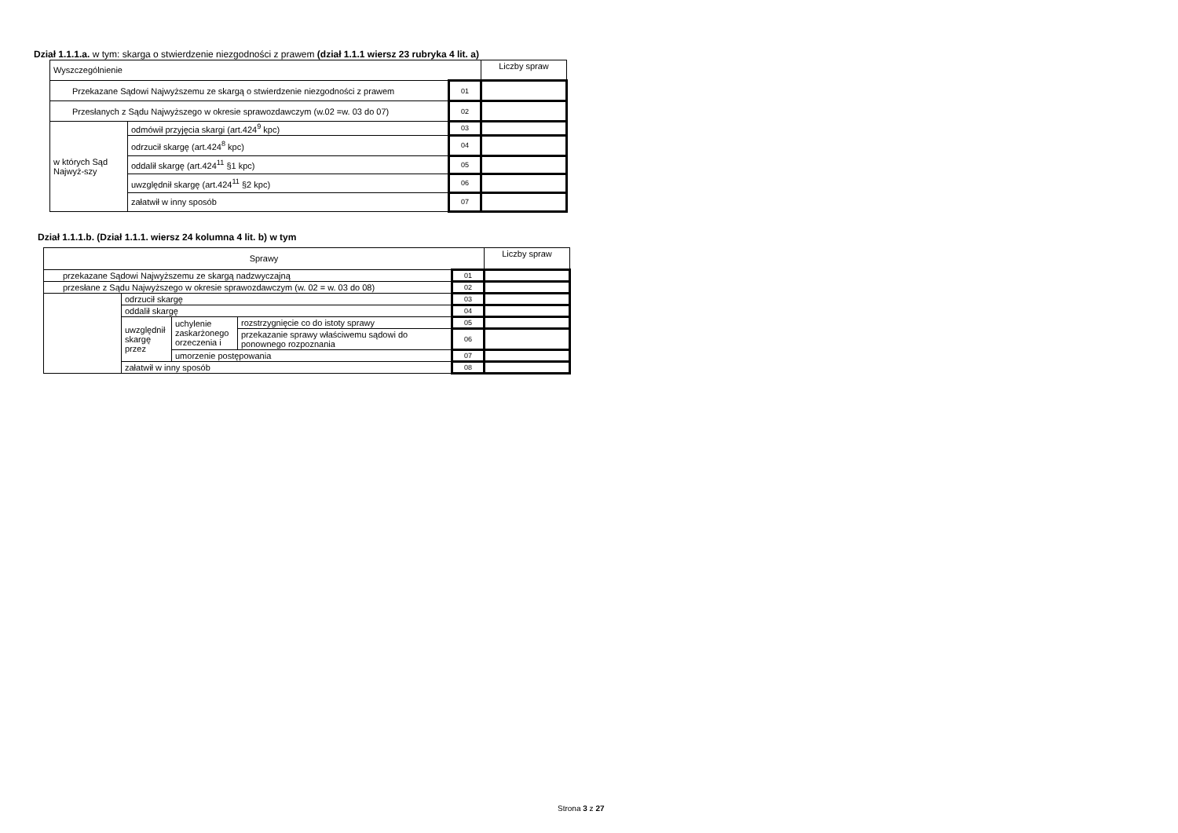Dział 1.1.1.a. w tym: skarga o stwierdzenie niezgodności z prawem (dział 1.1.1 wiersz 23 rubryka 4 lit. a)
| Wyszczególnienie | | | Liczby spraw |
| --- | --- | --- | --- |
| Przekazane Sądowi Najwyższemu ze skargą o stwierdzenie niezgodności z prawem | | 01 | |
| Przesłanych z Sądu Najwyższego w okresie sprawozdawczym (w.02 =w. 03 do 07) | | 02 | |
| w których Sąd Najwyż-szy | odmówił przyjęcia skargi (art.424<sup>9</sup> kpc) | 03 | |
| | odrzucił skargę (art.424<sup>8</sup> kpc) | 04 | |
| | oddalił skargę (art.424<sup>11</sup> §1 kpc) | 05 | |
| | uwzględnił skargę (art.424<sup>11</sup> §2 kpc) | 06 | |
| | załatwił w inny sposób | 07 | |
Dział 1.1.1.b. (Dział 1.1.1. wiersz 24 kolumna 4 lit. b) w tym
| Sprawy | | | | | Liczby spraw |
| --- | --- | --- | --- | --- | --- |
| przekazane Sądowi Najwyższemu ze skargą nadzwyczajną | | | | 01 | |
| przesłane z Sądu Najwyższego w okresie sprawozdawczym (w. 02 = w. 03 do 08) | | | | 02 | |
| | odrzucił skargę | | | 03 | |
| | oddalił skargę | | | 04 | |
| | uwzględnił skargę przez | uchylenie zaskarżonego orzeczenia i | rozstrzygnięcie co do istoty sprawy | 05 | |
| | | | przekazanie sprawy właściwemu sądowi do ponownego rozpoznania | 06 | |
| | | umorzenie postępowania | | 07 | |
| | załatwił w inny sposób | | | 08 | |
Strona 3 z 27